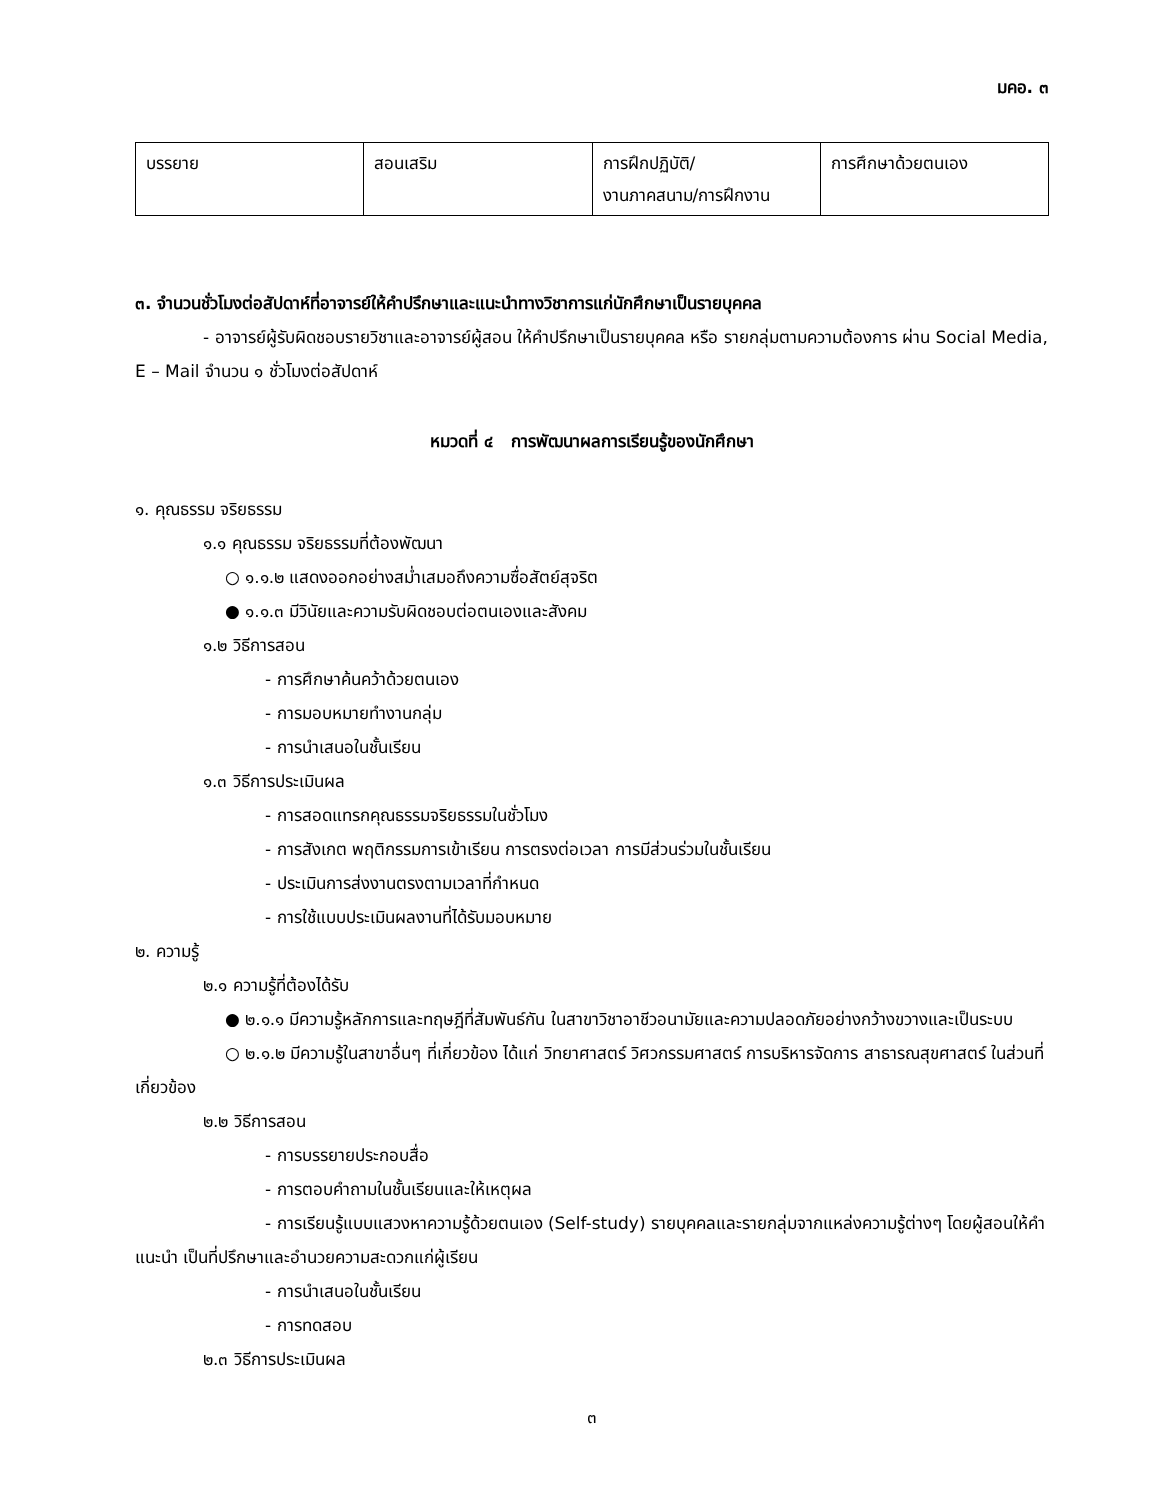มคอ. ๓
| บรรยาย | สอนเสริม | การฝึกปฏิบัติ/ งานภาคสนาม/การฝึกงาน | การศึกษาด้วยตนเอง |
๓. จำนวนชั่วโมงต่อสัปดาห์ที่อาจารย์ให้คำปรึกษาและแนะนำทางวิชาการแก่นักศึกษาเป็นรายบุคคล
- อาจารย์ผู้รับผิดชอบรายวิชาและอาจารย์ผู้สอน ให้คำปรึกษาเป็นรายบุคคล หรือ รายกลุ่มตามความต้องการ ผ่าน Social Media, E – Mail จำนวน ๑ ชั่วโมงต่อสัปดาห์
หมวดที่ ๔ การพัฒนาผลการเรียนรู้ของนักศึกษา
๑. คุณธรรม จริยธรรม
๑.๑ คุณธรรม จริยธรรมที่ต้องพัฒนา
○ ๑.๑.๒ แสดงออกอย่างสม่ำเสมอถึงความซื่อสัตย์สุจริต
● ๑.๑.๓ มีวินัยและความรับผิดชอบต่อตนเองและสังคม
๑.๒ วิธีการสอน
- การศึกษาค้นคว้าด้วยตนเอง
- การมอบหมายทำงานกลุ่ม
- การนำเสนอในชั้นเรียน
๑.๓ วิธีการประเมินผล
- การสอดแทรกคุณธรรมจริยธรรมในชั่วโมง
- การสังเกต พฤติกรรมการเข้าเรียน การตรงต่อเวลา การมีส่วนร่วมในชั้นเรียน
- ประเมินการส่งงานตรงตามเวลาที่กำหนด
- การใช้แบบประเมินผลงานที่ได้รับมอบหมาย
๒. ความรู้
๒.๑ ความรู้ที่ต้องได้รับ
● ๒.๑.๑ มีความรู้หลักการและทฤษฎีที่สัมพันธ์กัน ในสาขาวิชาอาชีวอนามัยและความปลอดภัยอย่างกว้างขวางและเป็นระบบ
○ ๒.๑.๒ มีความรู้ในสาขาอื่นๆ ที่เกี่ยวข้อง ได้แก่ วิทยาศาสตร์ วิศวกรรมศาสตร์ การบริหารจัดการ สาธารณสุขศาสตร์ ในส่วนที่เกี่ยวข้อง
๒.๒ วิธีการสอน
- การบรรยายประกอบสื่อ
- การตอบคำถามในชั้นเรียนและให้เหตุผล
- การเรียนรู้แบบแสวงหาความรู้ด้วยตนเอง (Self-study) รายบุคคลและรายกลุ่มจากแหล่งความรู้ต่างๆ โดยผู้สอนให้คำแนะนำ เป็นที่ปรึกษาและอำนวยความสะดวกแก่ผู้เรียน
- การนำเสนอในชั้นเรียน
- การทดสอบ
๒.๓ วิธีการประเมินผล
๓